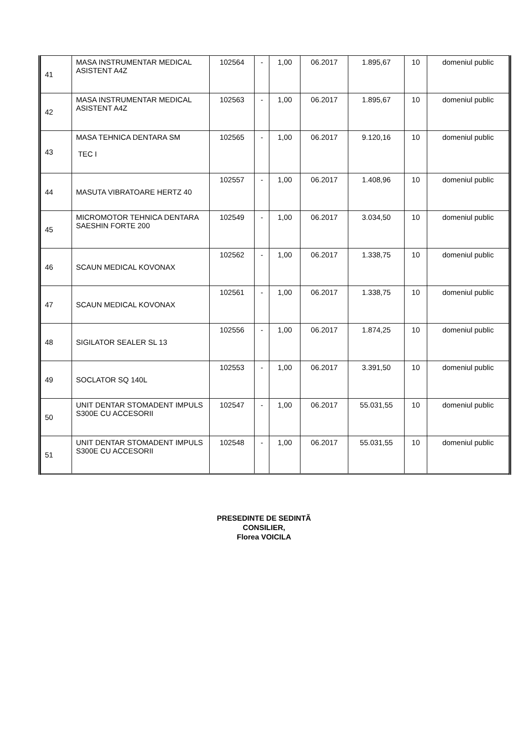| 41 | MASA INSTRUMENTAR MEDICAL ASISTENT A4Z | 102564 | - | 1,00 | 06.2017 | 1.895,67 | 10 | domeniul public |
| 42 | MASA INSTRUMENTAR MEDICAL ASISTENT A4Z | 102563 | - | 1,00 | 06.2017 | 1.895,67 | 10 | domeniul public |
| 43 | MASA TEHNICA DENTARA SM TEC I | 102565 | - | 1,00 | 06.2017 | 9.120,16 | 10 | domeniul public |
| 44 | MASUTA VIBRATOARE HERTZ 40 | 102557 | - | 1,00 | 06.2017 | 1.408,96 | 10 | domeniul public |
| 45 | MICROMOTOR TEHNICA DENTARA SAESHIN FORTE 200 | 102549 | - | 1,00 | 06.2017 | 3.034,50 | 10 | domeniul public |
| 46 | SCAUN MEDICAL KOVONAX | 102562 | - | 1,00 | 06.2017 | 1.338,75 | 10 | domeniul public |
| 47 | SCAUN MEDICAL KOVONAX | 102561 | - | 1,00 | 06.2017 | 1.338,75 | 10 | domeniul public |
| 48 | SIGILATOR SEALER SL 13 | 102556 | - | 1,00 | 06.2017 | 1.874,25 | 10 | domeniul public |
| 49 | SOCLATOR SQ 140L | 102553 | - | 1,00 | 06.2017 | 3.391,50 | 10 | domeniul public |
| 50 | UNIT DENTAR STOMADENT IMPULS S300E CU ACCESORII | 102547 | - | 1,00 | 06.2017 | 55.031,55 | 10 | domeniul public |
| 51 | UNIT DENTAR STOMADENT IMPULS S300E CU ACCESORII | 102548 | - | 1,00 | 06.2017 | 55.031,55 | 10 | domeniul public |
PRESEDINTE DE SEDINTÃ
CONSILIER,
Florea VOICILA